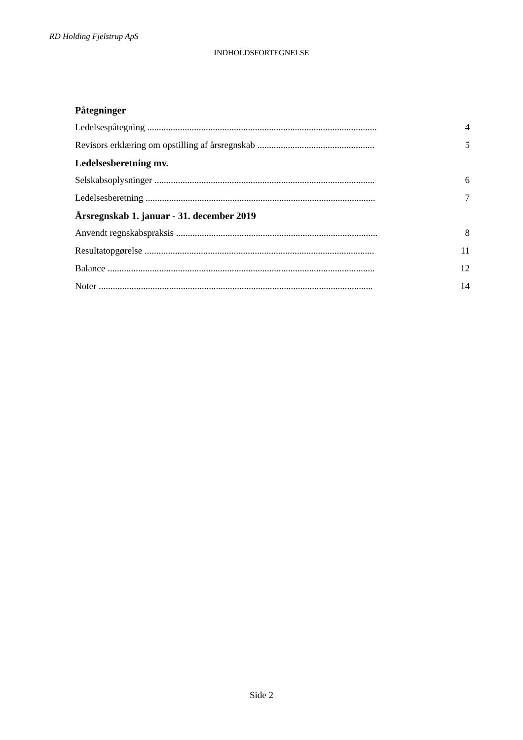RD Holding Fjelstrup ApS
INDHOLDSFORTEGNELSE
Påtegninger
Ledelsespåtegning .................................................................................................. 4
Revisors erklæring om opstilling af årsregnskab .................................................. 5
Ledelsesberetning mv.
Selskabsoplysninger .............................................................................................. 6
Ledelsesberetning .................................................................................................. 7
Årsregnskab 1. januar - 31. december 2019
Anvendt regnskabspraksis ...................................................................................... 8
Resultatopgørelse .................................................................................................. 11
Balance .................................................................................................................. 12
Noter ..................................................................................................................... 14
Side 2